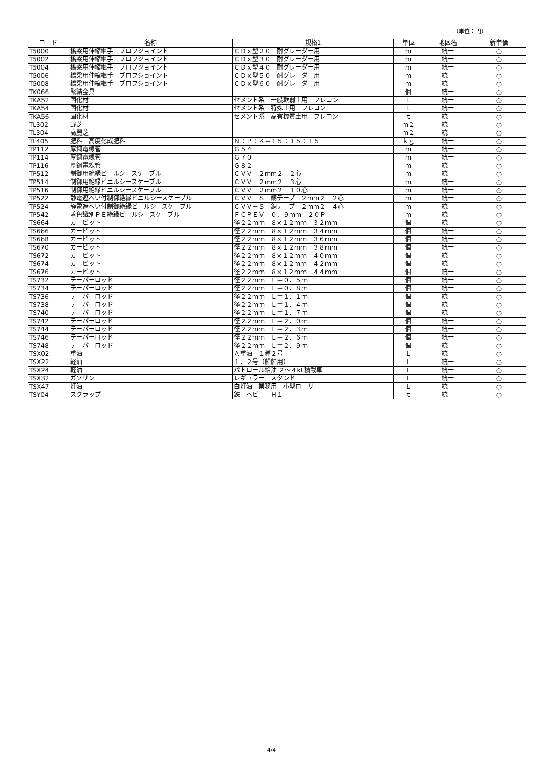（単位：円）
| コード | 名称 | 規格1 | 単位 | 地区名 | 新単価 |
| --- | --- | --- | --- | --- | --- |
| T5000 | 橋梁用伸縮継手 ブロフジョイント | ＣＤｘ型２０ 耐グレーダー用 | ｍ | 統一 | ○ |
| T5002 | 橋梁用伸縮継手 ブロフジョイント | ＣＤｘ型３０ 耐グレーダー用 | ｍ | 統一 | ○ |
| T5004 | 橋梁用伸縮継手 ブロフジョイント | ＣＤｘ型４０ 耐グレーダー用 | ｍ | 統一 | ○ |
| T5006 | 橋梁用伸縮継手 ブロフジョイント | ＣＤｘ型５０ 耐グレーダー用 | ｍ | 統一 | ○ |
| T5008 | 橋梁用伸縮継手 ブロフジョイント | ＣＤｘ型６０ 耐グレーダー用 | ｍ | 統一 | ○ |
| TK066 | 緊結金具 | | 個 | 統一 | ○ |
| TKA52 | 固化材 | セメント系 一般軟弱土用 フレコン | ｔ | 統一 | ○ |
| TKA54 | 固化材 | セメント系 特殊土用 フレコン | ｔ | 統一 | ○ |
| TKA56 | 固化材 | セメント系 高有機質土用 フレコン | ｔ | 統一 | ○ |
| TL302 | 野芝 | | ｍ２ | 統一 | ○ |
| TL304 | 高麗芝 | | ｍ２ | 統一 | ○ |
| TL405 | 肥料 高度化成肥料 | Ｎ：Ｐ：Ｋ＝１５：１５：１５ | ｋｇ | 統一 | ○ |
| TP112 | 厚鋼電線管 | Ｇ５４ | ｍ | 統一 | ○ |
| TP114 | 厚鋼電線管 | Ｇ７０ | ｍ | 統一 | ○ |
| TP116 | 厚鋼電線管 | Ｇ８２ | ｍ | 統一 | ○ |
| TP512 | 制御用絶縁ビニルシースケーブル | ＣＶＶ ２ｍｍ２ ２心 | ｍ | 統一 | ○ |
| TP514 | 制御用絶縁ビニルシースケーブル | ＣＶＶ ２ｍｍ２ ３心 | ｍ | 統一 | ○ |
| TP516 | 制御用絶縁ビニルシースケーブル | ＣＶＶ ２ｍｍ２ １０心 | ｍ | 統一 | ○ |
| TP522 | 静電遮へい付制御絶縁ビニルシースケーブル | ＣＶＶ－Ｓ 銅テープ ２ｍｍ２ ２心 | ｍ | 統一 | ○ |
| TP524 | 静電遮へい付制御絶縁ビニルシースケーブル | ＣＶＶ－Ｓ 銅テープ ２ｍｍ２ ４心 | ｍ | 統一 | ○ |
| TP542 | 着色識別ＰＥ絶縁ビニルシースケーブル | ＦＣＰＥＶ ０．９ｍｍ ２０Ｐ | ｍ | 統一 | ○ |
| TS664 | カービット | 径２２ｍｍ ８×１２ｍｍ ３２ｍｍ | 個 | 統一 | ○ |
| TS666 | カービット | 径２２ｍｍ ８×１２ｍｍ ３４ｍｍ | 個 | 統一 | ○ |
| TS668 | カービット | 径２２ｍｍ ８×１２ｍｍ ３６ｍｍ | 個 | 統一 | ○ |
| TS670 | カービット | 径２２ｍｍ ８×１２ｍｍ ３８ｍｍ | 個 | 統一 | ○ |
| TS672 | カービット | 径２２ｍｍ ８×１２ｍｍ ４０ｍｍ | 個 | 統一 | ○ |
| TS674 | カービット | 径２２ｍｍ ８×１２ｍｍ ４２ｍｍ | 個 | 統一 | ○ |
| TS676 | カービット | 径２２ｍｍ ８×１２ｍｍ ４４ｍｍ | 個 | 統一 | ○ |
| TS732 | テーパーロッド | 径２２ｍｍ Ｌ＝０．５ｍ | 個 | 統一 | ○ |
| TS734 | テーパーロッド | 径２２ｍｍ Ｌ＝０．８ｍ | 個 | 統一 | ○ |
| TS736 | テーパーロッド | 径２２ｍｍ Ｌ＝１．１ｍ | 個 | 統一 | ○ |
| TS738 | テーパーロッド | 径２２ｍｍ Ｌ＝１．４ｍ | 個 | 統一 | ○ |
| TS740 | テーパーロッド | 径２２ｍｍ Ｌ＝１．７ｍ | 個 | 統一 | ○ |
| TS742 | テーパーロッド | 径２２ｍｍ Ｌ＝２．０ｍ | 個 | 統一 | ○ |
| TS744 | テーパーロッド | 径２２ｍｍ Ｌ＝２．３ｍ | 個 | 統一 | ○ |
| TS746 | テーパーロッド | 径２２ｍｍ Ｌ＝２．６ｍ | 個 | 統一 | ○ |
| TS748 | テーパーロッド | 径２２ｍｍ Ｌ＝２．９ｍ | 個 | 統一 | ○ |
| TSX02 | 重油 | Ａ重油 １種２号 | Ｌ | 統一 | ○ |
| TSX22 | 軽油 | １．２号（船舶用） | Ｌ | 統一 | ○ |
| TSX24 | 軽油 | パトロール給油 ２～４kL積載車 | Ｌ | 統一 | ○ |
| TSX32 | ガソリン | レギュラー スタンド | Ｌ | 統一 | ○ |
| TSX47 | 灯油 | 白灯油 業務用 小型ローリー | Ｌ | 統一 | ○ |
| TSY04 | スクラップ | 鉄 ヘビー Ｈ１ | ｔ | 統一 | ○ |
4/4